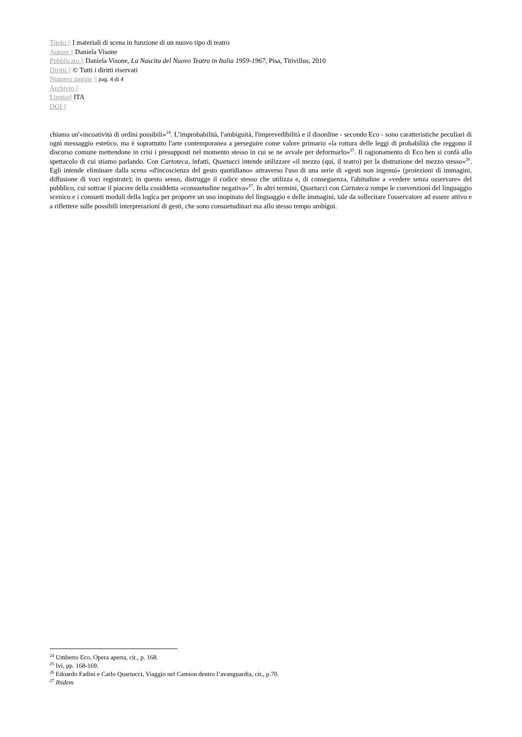Titolo || I materiali di scena in funzione di un nuovo tipo di teatro
Autore || Daniela Visone
Pubblicato || Daniela Visone, La Nascita del Nuovo Teatro in Italia 1959-1967, Pisa, Titivillus, 2010
Diritti || © Tutti i diritti riservati
Numero pagine || pag. 4 di 4
Archivio ||
Lingua|| ITA
DOI ||
chiama un'«incoatività di ordini possibili»<sup>24</sup>. L’improbabilità, l'ambiguità, l'imprevedibilità e il disordine - secondo Eco - sono caratteristiche peculiari di ogni messaggio estetico, ma è soprattutto l'arte contemporanea a perseguire come valore primario «la rottura delle leggi di probabilità che reggono il discorso comune mettendone in crisi i presupposti nel momento stesso in cui se ne avvale per deformarlo»<sup>25</sup>. Il ragionamento di Eco ben si confà allo spettacolo di cui stiamo parlando. Con Cartoteca, infatti, Quartucci intende utilizzare «il mezzo (qui, il teatro) per la distruzione del mezzo stesso»<sup>26</sup>. Egli intende eliminare dalla scena «d'incoscienza del gesto quotidiano» attraverso l'uso di una serie di «gesti non ingenui» (proiezioni di immagini, diffusione di voci registrate); in questo senso, distrugge il codice stesso che utilizza e, di conseguenza, l'abitudine a «vedere senza osservare» del pubblico, cui sottrae il piacere della cosiddetta «consuetudine negativa»<sup>27</sup>. In altri termini, Quartucci con Cartoteca rompe le convenzioni del linguaggio scenico e i consueti moduli della logica per proporre un uso inopinato del linguaggio e delle immagini, tale da sollecitare l'osservatore ad essere attivo e a riflettere sulle possibili interpretazioni di gesti, che sono consuetudinari ma allo stesso tempo ambigui.
<sup>24</sup> Umberto Eco, Opera aperta, cit., p. 168.
<sup>25</sup> Ivi, pp. 168-169.
<sup>26</sup> Edoardo Fadini e Carlo Quartucci, Viaggio nel Camion dentro l’avanguardia, cit., p.70.
<sup>27</sup> Ibidem